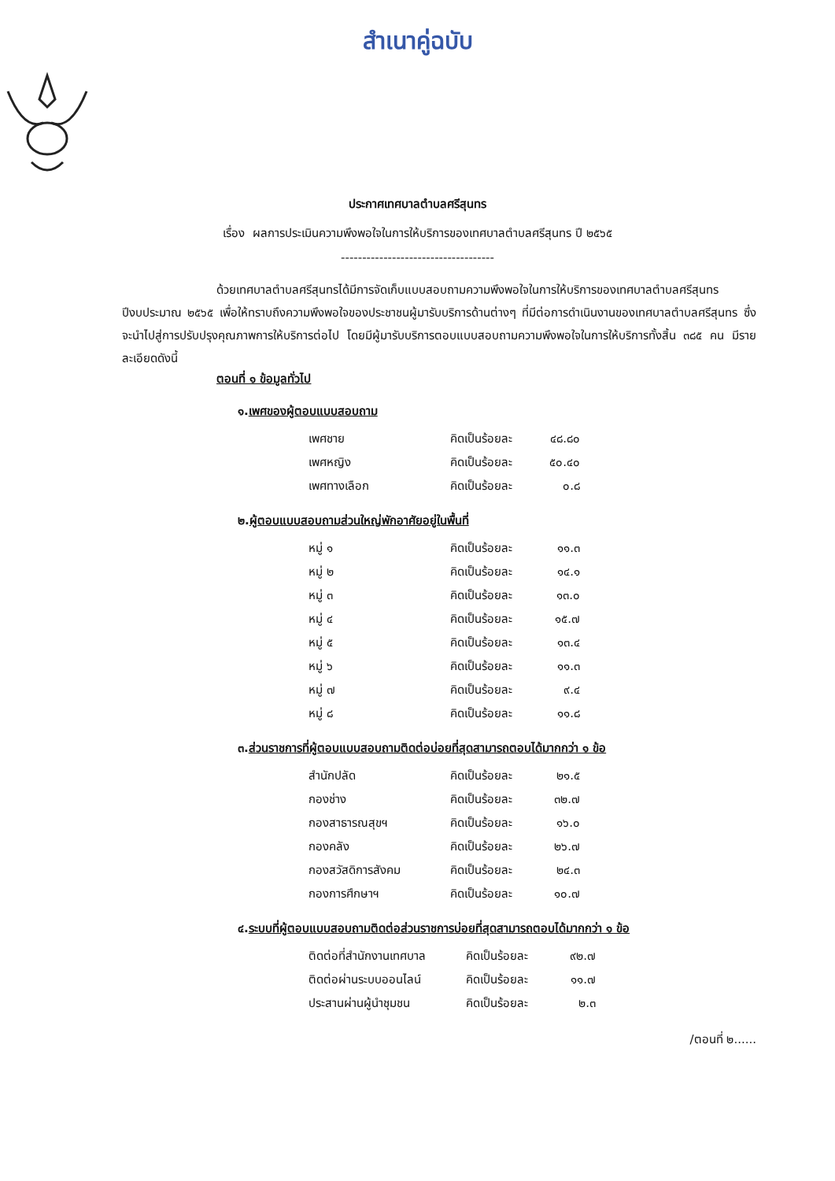สำเนาคู่ฉบับ
ประกาศเทศบาลตำบลศรีสุนทร
เรื่อง ผลการประเมินความพึงพอใจในการให้บริการของเทศบาลตำบลศรีสุนทร ปี ๒๕๖๕
------------------------------------
ด้วยเทศบาลตำบลศรีสุนทรได้มีการจัดเก็บแบบสอบถามความพึงพอใจในการให้บริการของเทศบาลตำบลศรีสุนทร ปีงบประมาณ ๒๕๖๕ เพื่อให้ทราบถึงความพึงพอใจของประชาชนผู้มารับบริการด้านต่างๆ ที่มีต่อการดำเนินงานของเทศบาลตำบลศรีสุนทร ซึ่งจะนำไปสู่การปรับปรุงคุณภาพการให้บริการต่อไป โดยมีผู้มารับบริการตอบแบบสอบถามความพึงพอใจในการให้บริการทั้งสิ้น ๓๘๕ คน มีรายละเอียดดังนี้
ตอนที่ ๑ ข้อมูลทั่วไป
๑.เพศของผู้ตอบแบบสอบถาม
| เพศชาย | คิดเป็นร้อยละ | ๔๘.๘๐ |
| เพศหญิง | คิดเป็นร้อยละ | ๕๐.๔๐ |
| เพศทางเลือก | คิดเป็นร้อยละ | ๐.๘ |
๒.ผู้ตอบแบบสอบถามส่วนใหญ่พักอาศัยอยู่ในพื้นที่
| หมู่ ๑ | คิดเป็นร้อยละ | ๑๑.๓ |
| หมู่ ๒ | คิดเป็นร้อยละ | ๑๔.๑ |
| หมู่ ๓ | คิดเป็นร้อยละ | ๑๓.๐ |
| หมู่ ๔ | คิดเป็นร้อยละ | ๑๕.๗ |
| หมู่ ๕ | คิดเป็นร้อยละ | ๑๓.๔ |
| หมู่ ๖ | คิดเป็นร้อยละ | ๑๑.๓ |
| หมู่ ๗ | คิดเป็นร้อยละ | ๙.๔ |
| หมู่ ๘ | คิดเป็นร้อยละ | ๑๑.๘ |
๓.ส่วนราชการที่ผู้ตอบแบบสอบถามติดต่อบ่อยที่สุดสามารถตอบได้มากกว่า ๑ ข้อ
| สำนักปลัด | คิดเป็นร้อยละ | ๒๑.๕ |
| กองช่าง | คิดเป็นร้อยละ | ๓๒.๗ |
| กองสาธารณสุขฯ | คิดเป็นร้อยละ | ๑๖.๐ |
| กองคลัง | คิดเป็นร้อยละ | ๒๖.๗ |
| กองสวัสดิการสังคม | คิดเป็นร้อยละ | ๒๔.๓ |
| กองการศึกษาฯ | คิดเป็นร้อยละ | ๑๐.๗ |
๔.ระบบที่ผู้ตอบแบบสอบถามติดต่อส่วนราชการบ่อยที่สุดสามารถตอบได้มากกว่า ๑ ข้อ
| ติดต่อที่สำนักงานเทศบาล | คิดเป็นร้อยละ | ๙๒.๗ |
| ติดต่อผ่านระบบออนไลน์ | คิดเป็นร้อยละ | ๑๑.๗ |
| ประสานผ่านผู้นำชุมชน | คิดเป็นร้อยละ | ๒.๓ |
/ตอนที่ ๒......